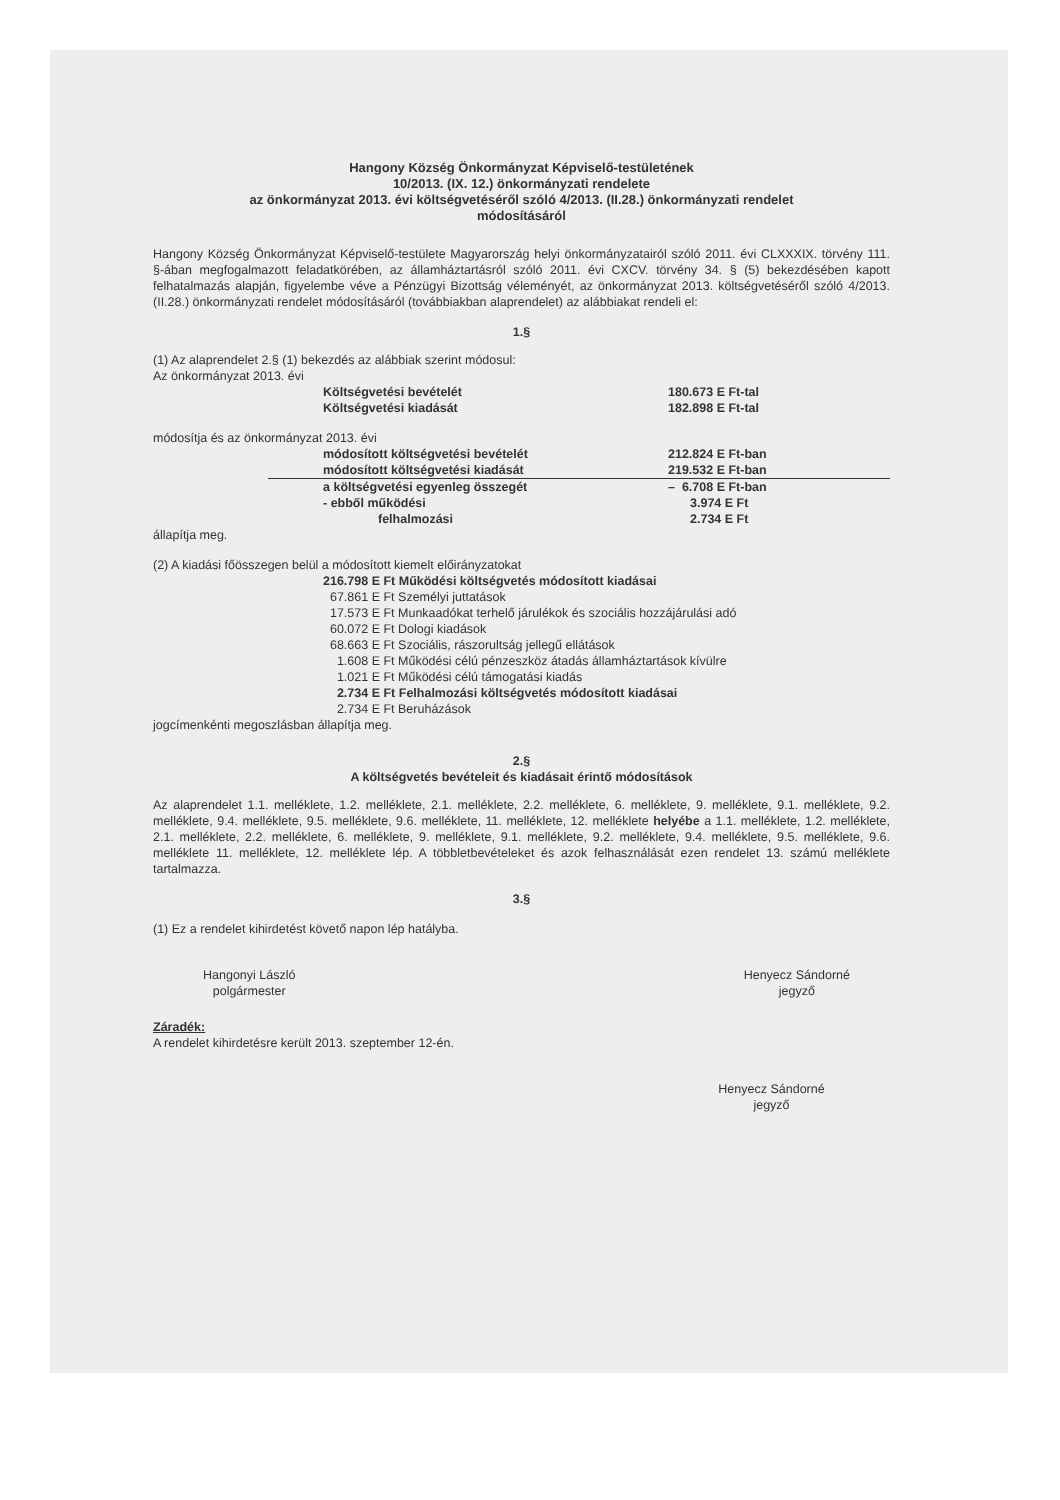Hangony Község Önkormányzat Képviselő-testületének
10/2013. (IX. 12.) önkormányzati rendelete
az önkormányzat 2013. évi költségvetéséről szóló 4/2013. (II.28.) önkormányzati rendelet
módosításáról
Hangony Község Önkormányzat Képviselő-testülete Magyarország helyi önkormányzatairól szóló 2011. évi CLXXXIX. törvény 111. §-ában megfogalmazott feladatkörében, az államháztartásról szóló 2011. évi CXCV. törvény 34. § (5) bekezdésében kapott felhatalmazás alapján, figyelembe véve a Pénzügyi Bizottság véleményét, az önkormányzat 2013. költségvetéséről szóló 4/2013. (II.28.) önkormányzati rendelet módosításáról (továbbiakban alaprendelet) az alábbiakat rendeli el:
1.§
(1) Az alaprendelet 2.§ (1) bekezdés az alábbiak szerint módosul:
Az önkormányzat 2013. évi
| Költségvetési bevételét | 180.673 E Ft-tal |
| Költségvetési kiadását | 182.898 E Ft-tal |
módosítja és az önkormányzat 2013. évi
| módosított költségvetési bevételét | 212.824 E Ft-ban |
| módosított költségvetési kiadását | 219.532 E Ft-ban |
| a költségvetési egyenleg összegét | – 6.708 E Ft-ban |
| - ebből működési | 3.974 E Ft |
| felhalmozási | 2.734 E Ft |
állapítja meg.
(2) A kiadási főösszegen belül a módosított kiemelt előirányzatokat
216.798 E Ft Működési költségvetés módosított kiadásai
67.861 E Ft Személyi juttatások
17.573 E Ft Munkaadókat terhelő járulékok és szociális hozzájárulási adó
60.072 E Ft Dologi kiadások
68.663 E Ft Szociális, rászorultság jellegű ellátások
1.608 E Ft Működési célú pénzeszköz átadás államháztartások kívülre
1.021 E Ft Működési célú támogatási kiadás
2.734 E Ft Felhalmozási költségvetés módosított kiadásai
2.734 E Ft Beruházások
jogcímenkénti megoszlásban állapítja meg.
2.§
A költségvetés bevételeit és kiadásait érintő módosítások
Az alaprendelet 1.1. melléklete, 1.2. melléklete, 2.1. melléklete, 2.2. melléklete, 6. melléklete, 9. melléklete, 9.1. melléklete, 9.2. melléklete, 9.4. melléklete, 9.5. melléklete, 9.6. melléklete, 11. melléklete, 12. melléklete helyébe a 1.1. melléklete, 1.2. melléklete, 2.1. melléklete, 2.2. melléklete, 6. melléklete, 9. melléklete, 9.1. melléklete, 9.2. melléklete, 9.4. melléklete, 9.5. melléklete, 9.6. melléklete 11. melléklete, 12. melléklete lép. A többletbevételeket és azok felhasználását ezen rendelet 13. számú melléklete tartalmazza.
3.§
(1) Ez a rendelet kihirdetést követő napon lép hatályba.
Hangonyi László
polgármester
Henyecz Sándorné
jegyző
Záradék:
A rendelet kihirdetésre került 2013. szeptember 12-én.
Henyecz Sándorné
jegyző